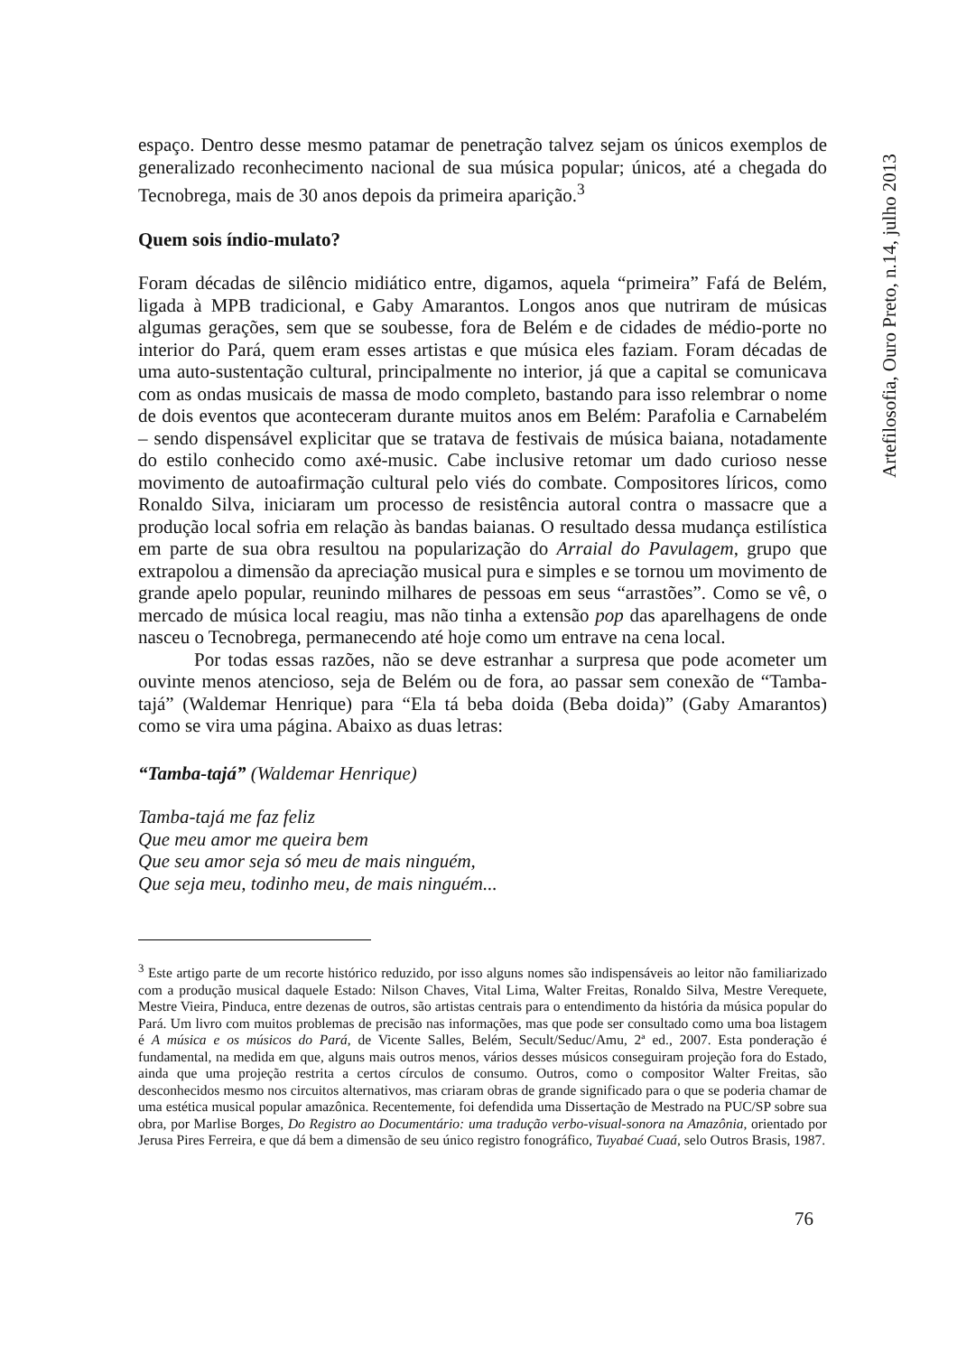Artefilosofia, Ouro Preto, n.14, julho 2013
espaço. Dentro desse mesmo patamar de penetração talvez sejam os únicos exemplos de generalizado reconhecimento nacional de sua música popular; únicos, até a chegada do Tecnobrega, mais de 30 anos depois da primeira aparição.<sup>3</sup>
Quem sois índio-mulato?
Foram décadas de silêncio midiático entre, digamos, aquela “primeira” Fafá de Belém, ligada à MPB tradicional, e Gaby Amarantos. Longos anos que nutriram de músicas algumas gerações, sem que se soubesse, fora de Belém e de cidades de médio-porte no interior do Pará, quem eram esses artistas e que música eles faziam. Foram décadas de uma auto-sustentação cultural, principalmente no interior, já que a capital se comunicava com as ondas musicais de massa de modo completo, bastando para isso relembrar o nome de dois eventos que aconteceram durante muitos anos em Belém: Parafolia e Carnabelém – sendo dispensável explicitar que se tratava de festivais de música baiana, notadamente do estilo conhecido como axé-music. Cabe inclusive retomar um dado curioso nesse movimento de autoafirmação cultural pelo viés do combate. Compositores líricos, como Ronaldo Silva, iniciaram um processo de resistência autoral contra o massacre que a produção local sofria em relação às bandas baianas. O resultado dessa mudança estilística em parte de sua obra resultou na popularização do Arraial do Pavulagem, grupo que extrapolou a dimensão da apreciação musical pura e simples e se tornou um movimento de grande apelo popular, reunindo milhares de pessoas em seus “arrastões”. Como se vê, o mercado de música local reagiu, mas não tinha a extensão pop das aparelhagens de onde nasceu o Tecnobrega, permanecendo até hoje como um entrave na cena local.
Por todas essas razões, não se deve estranhar a surpresa que pode acometer um ouvinte menos atencioso, seja de Belém ou de fora, ao passar sem conexão de “Tamba-tajá” (Waldemar Henrique) para “Ela tá beba doida (Beba doida)” (Gaby Amarantos) como se vira uma página. Abaixo as duas letras:
“Tamba-tajá” (Waldemar Henrique)
Tamba-tajá me faz feliz
Que meu amor me queira bem
Que seu amor seja só meu de mais ninguém,
Que seja meu, todinho meu, de mais ninguém...
<sup>3</sup> Este artigo parte de um recorte histórico reduzido, por isso alguns nomes são indispensáveis ao leitor não familiarizado com a produção musical daquele Estado: Nilson Chaves, Vital Lima, Walter Freitas, Ronaldo Silva, Mestre Verequete, Mestre Vieira, Pinduca, entre dezenas de outros, são artistas centrais para o entendimento da história da música popular do Pará. Um livro com muitos problemas de precisão nas informações, mas que pode ser consultado como uma boa listagem é A música e os músicos do Pará, de Vicente Salles, Belém, Secult/Seduc/Amu, 2ª ed., 2007. Esta ponderação é fundamental, na medida em que, alguns mais outros menos, vários desses músicos conseguiram projeção fora do Estado, ainda que uma projeção restrita a certos círculos de consumo. Outros, como o compositor Walter Freitas, são desconhecidos mesmo nos circuitos alternativos, mas criaram obras de grande significado para o que se poderia chamar de uma estética musical popular amazônica. Recentemente, foi defendida uma Dissertação de Mestrado na PUC/SP sobre sua obra, por Marlise Borges, Do Registro ao Documentário: uma tradução verbo-visual-sonora na Amazônia, orientado por Jerusa Pires Ferreira, e que dá bem a dimensão de seu único registro fonográfico, Tuyabaé Cuaá, selo Outros Brasis, 1987.
76